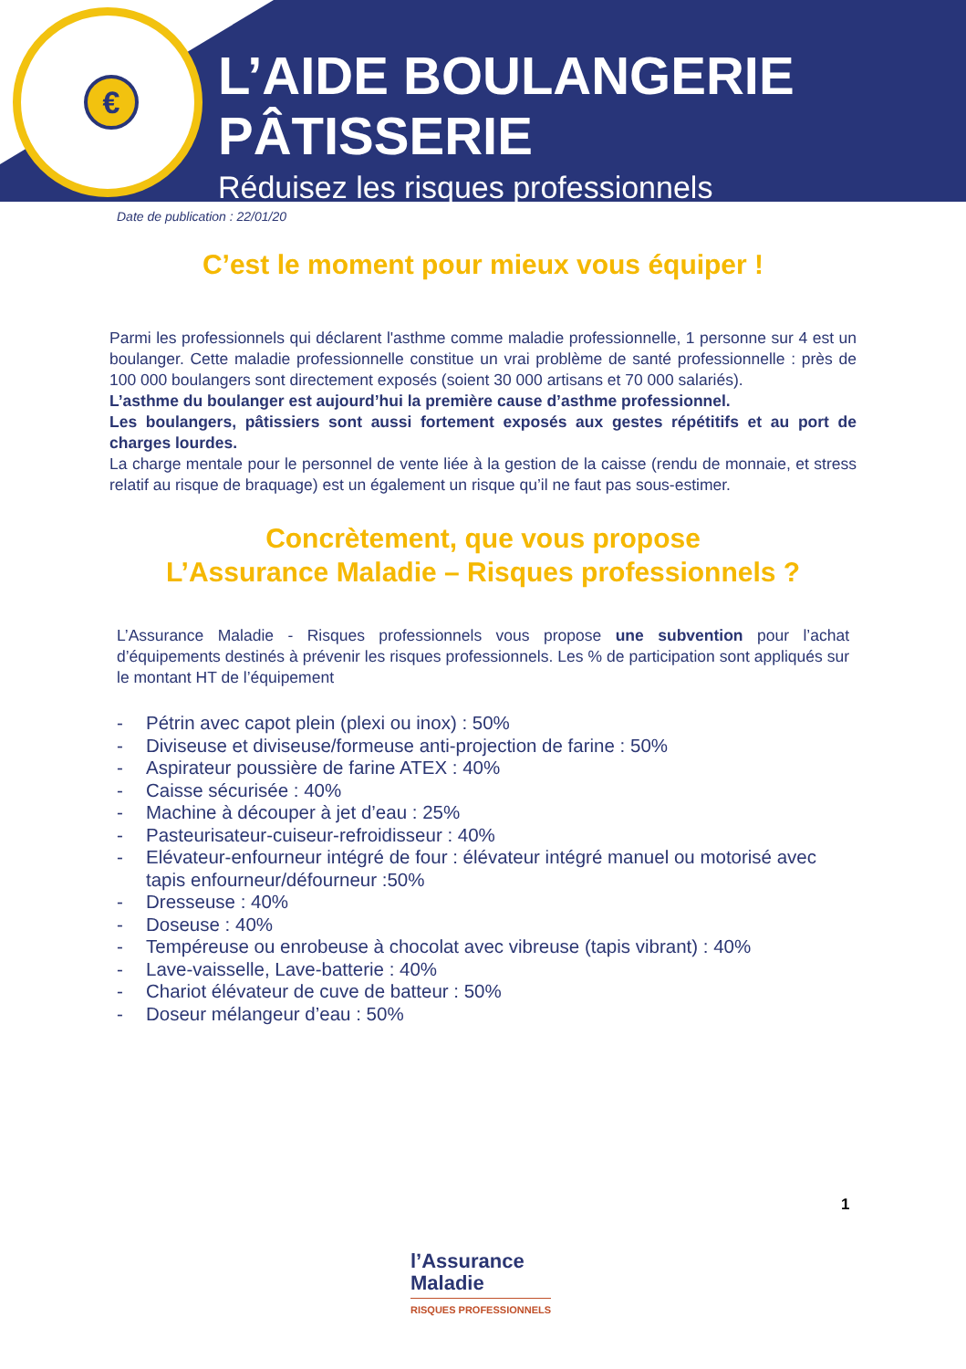€
L’AIDE BOULANGERIE
PÂTISSERIE
Réduisez les risques professionnels
Date de publication : 22/01/20
C’est le moment pour mieux vous équiper !
Parmi les professionnels qui déclarent l'asthme comme maladie professionnelle, 1 personne sur 4 est un boulanger. Cette maladie professionnelle constitue un vrai problème de santé professionnelle : près de 100 000 boulangers sont directement exposés (soient 30 000 artisans et 70 000 salariés).
L’asthme du boulanger est aujourd’hui la première cause d’asthme professionnel.
Les boulangers, pâtissiers sont aussi fortement exposés aux gestes répétitifs et au port de charges lourdes.
La charge mentale pour le personnel de vente liée à la gestion de la caisse (rendu de monnaie, et stress relatif au risque de braquage) est un également un risque qu’il ne faut pas sous-estimer.
Concrètement, que vous propose
L’Assurance Maladie – Risques professionnels ?
L’Assurance Maladie - Risques professionnels vous propose une subvention pour l’achat d’équipements destinés à prévenir les risques professionnels. Les % de participation sont appliqués sur le montant HT de l’équipement
- Pétrin avec capot plein (plexi ou inox) : 50%
- Diviseuse et diviseuse/formeuse anti-projection de farine : 50%
- Aspirateur poussière de farine ATEX : 40%
- Caisse sécurisée : 40%
- Machine à découper à jet d’eau : 25%
- Pasteurisateur-cuiseur-refroidisseur : 40%
- Elévateur-enfourneur intégré de four : élévateur intégré manuel ou motorisé avec tapis enfourneur/défourneur :50%
- Dresseuse : 40%
- Doseuse : 40%
- Tempéreuse ou enrobeuse à chocolat avec vibreuse (tapis vibrant) : 40%
- Lave-vaisselle, Lave-batterie : 40%
- Chariot élévateur de cuve de batteur : 50%
- Doseur mélangeur d’eau : 50%
1
l’Assurance
Maladie
RISQUES PROFESSIONNELS